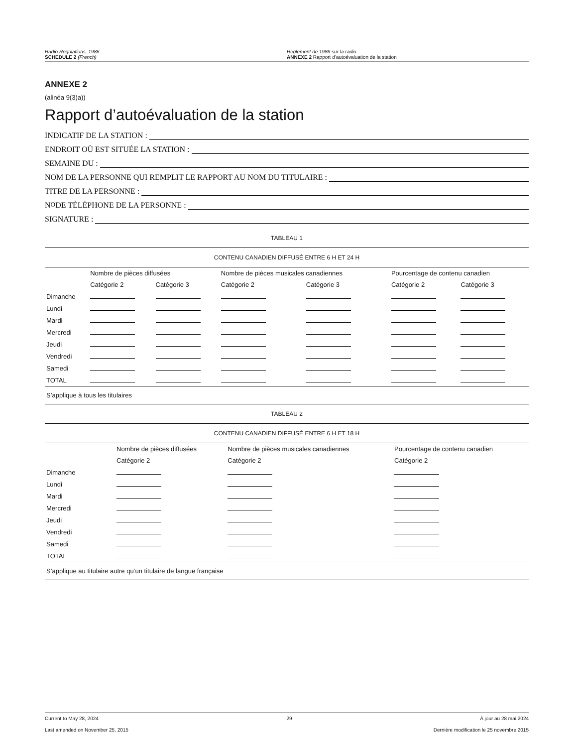Radio Regulations, 1986
SCHEDULE 2 (French)
Règlement de 1986 sur la radio
ANNEXE 2 Rapport d’autoévaluation de la station
ANNEXE 2
(alinéa 9(3)a))
Rapport d’autoévaluation de la station
INDICATIF DE LA STATION :
ENDROIT OÙ EST SITUÉE LA STATION :
SEMAINE DU :
NOM DE LA PERSONNE QUI REMPLIT LE RAPPORT AU NOM DU TITULAIRE :
TITRE DE LA PERSONNE :
N<sup>O</sup> DE TÉLÉPHONE DE LA PERSONNE :
SIGNATURE :
TABLEAU 1
CONTENU CANADIEN DIFFUSÉ ENTRE 6 H ET 24 H
| | Nombre de pièces diffusées | | Nombre de pièces musicales canadiennes | | Pourcentage de contenu canadien | |
| --- | --- | --- | --- | --- | --- | --- |
| | Catégorie 2 | Catégorie 3 | Catégorie 2 | Catégorie 3 | Catégorie 2 | Catégorie 3 |
| Dimanche | | | | | | |
| Lundi | | | | | | |
| Mardi | | | | | | |
| Mercredi | | | | | | |
| Jeudi | | | | | | |
| Vendredi | | | | | | |
| Samedi | | | | | | |
| TOTAL | | | | | | |
S’applique à tous les titulaires
TABLEAU 2
CONTENU CANADIEN DIFFUSÉ ENTRE 6 H ET 18 H
| | Nombre de pièces diffusées | Nombre de pièces musicales canadiennes | Pourcentage de contenu canadien |
| --- | --- | --- | --- |
| | Catégorie 2 | Catégorie 2 | Catégorie 2 |
| Dimanche | | | |
| Lundi | | | |
| Mardi | | | |
| Mercredi | | | |
| Jeudi | | | |
| Vendredi | | | |
| Samedi | | | |
| TOTAL | | | |
S’applique au titulaire autre qu’un titulaire de langue française
Current to May 28, 2024 29 À jour au 28 mai 2024
Last amended on November 25, 2015 Dernière modification le 25 novembre 2015